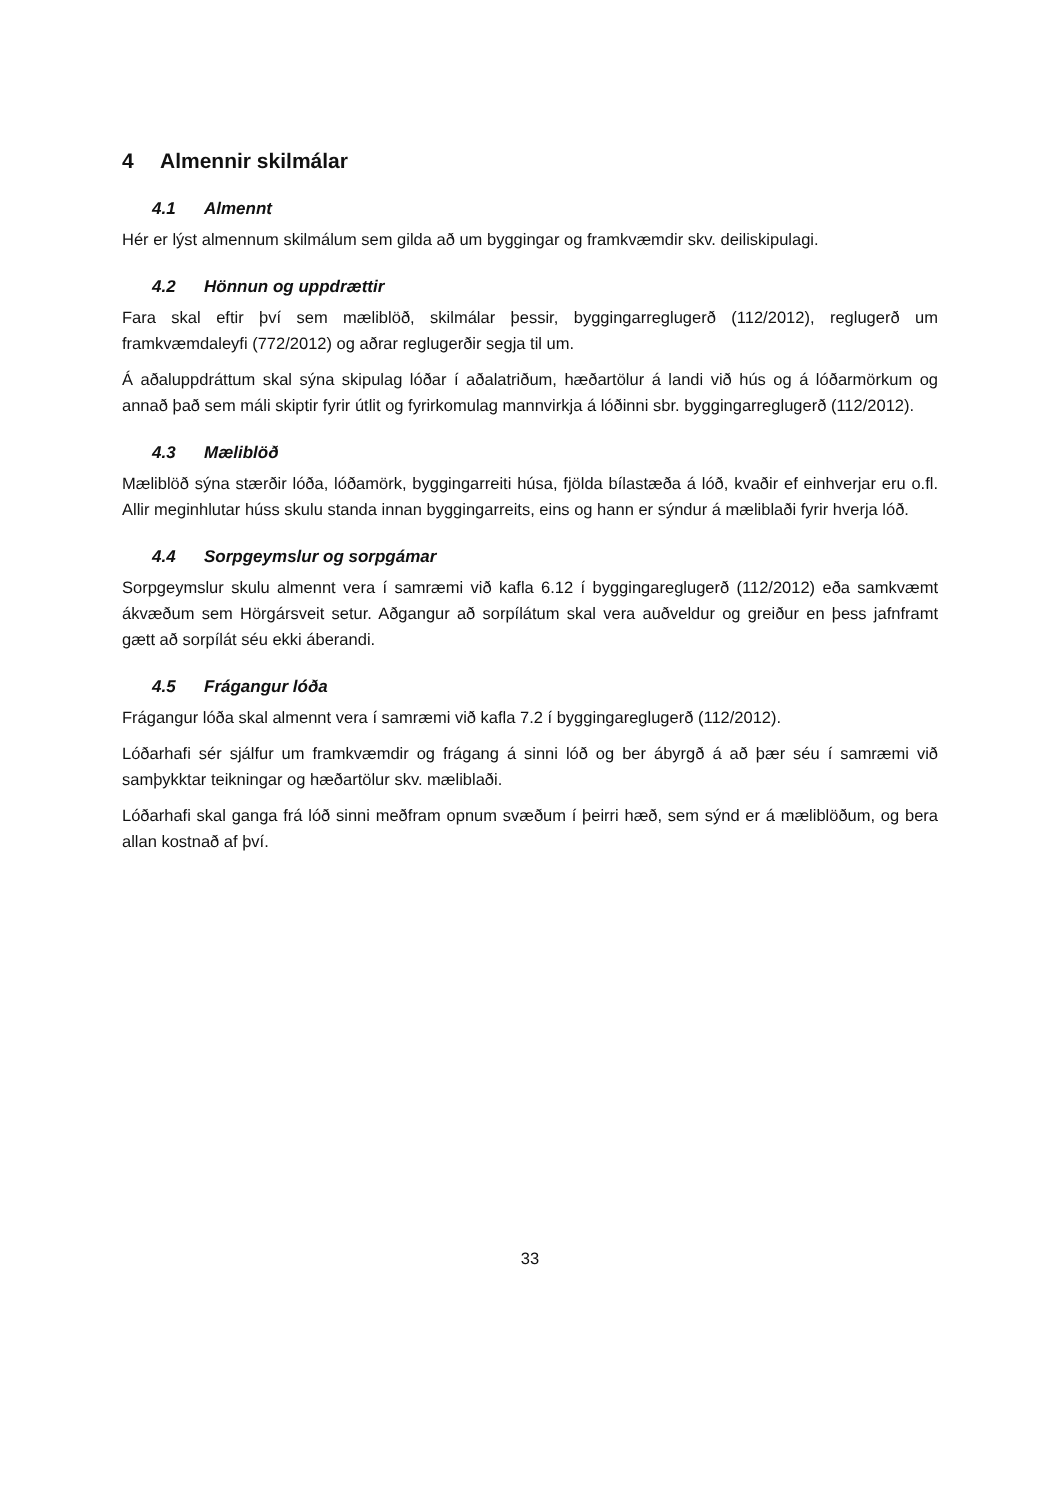4 Almennir skilmálar
4.1 Almennt
Hér er lýst almennum skilmálum sem gilda að um byggingar og framkvæmdir skv. deiliskipulagi.
4.2 Hönnun og uppdrættir
Fara skal eftir því sem mæliblöð, skilmálar þessir, byggingarreglugerð (112/2012), reglugerð um framkvæmdaleyfi (772/2012) og aðrar reglugerðir segja til um.
Á aðaluppdráttum skal sýna skipulag lóðar í aðalatriðum, hæðartölur á landi við hús og á lóðarmörkum og annað það sem máli skiptir fyrir útlit og fyrirkomulag mannvirkja á lóðinni sbr. byggingarreglugerð (112/2012).
4.3 Mæliblöð
Mæliblöð sýna stærðir lóða, lóðamörk, byggingarreiti húsa, fjölda bílastæða á lóð, kvaðir ef einhverjar eru o.fl. Allir meginhlutar húss skulu standa innan byggingarreits, eins og hann er sýndur á mæliblaði fyrir hverja lóð.
4.4 Sorpgeymslur og sorpgámar
Sorpgeymslur skulu almennt vera í samræmi við kafla 6.12 í byggingareglugerð (112/2012) eða samkvæmt ákvæðum sem Hörgársveit setur. Aðgangur að sorpílátum skal vera auðveldur og greiður en þess jafnframt gætt að sorpílát séu ekki áberandi.
4.5 Frágangur lóða
Frágangur lóða skal almennt vera í samræmi við kafla 7.2 í byggingareglugerð (112/2012).
Lóðarhafi sér sjálfur um framkvæmdir og frágang á sinni lóð og ber ábyrgð á að þær séu í samræmi við samþykktar teikningar og hæðartölur skv. mæliblaði.
Lóðarhafi skal ganga frá lóð sinni meðfram opnum svæðum í þeirri hæð, sem sýnd er á mæliblöðum, og bera allan kostnað af því.
33